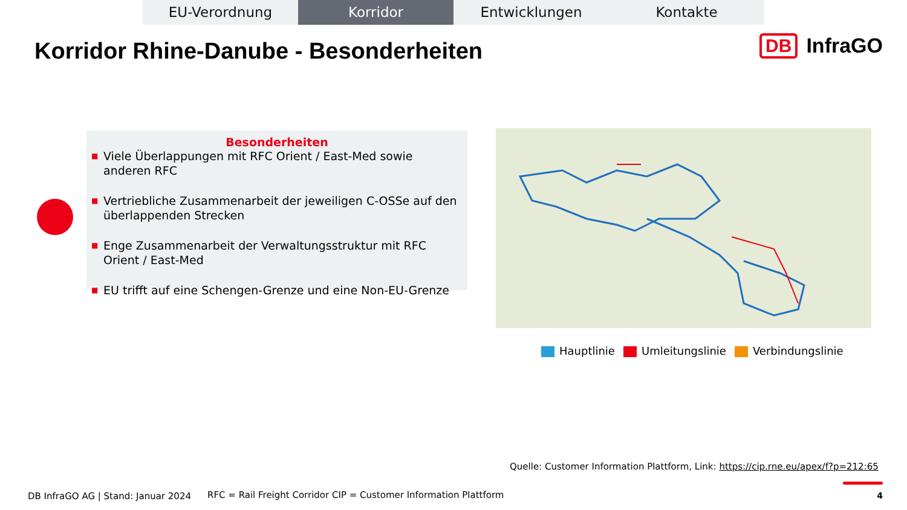EU-Verordnung Korridor Entwicklungen Kontakte
Korridor Rhine-Danube - Besonderheiten
DB InfraGO
Besonderheiten
■ Viele Überlappungen mit RFC Orient / East-Med sowie anderen RFC
■ Vertriebliche Zusammenarbeit der jeweiligen C-OSSe auf den überlappenden Strecken
■ Enge Zusammenarbeit der Verwaltungsstruktur mit RFC Orient / East-Med
■ EU trifft auf eine Schengen-Grenze und eine Non-EU-Grenze
Hauptlinie Umleitungslinie Verbindungslinie
Quelle: Customer Information Plattform, Link: https://cip.rne.eu/apex/f?p=212:65
DB InfraGO AG | Stand: Januar 2024
RFC = Rail Freight Corridor CIP = Customer Information Plattform
4